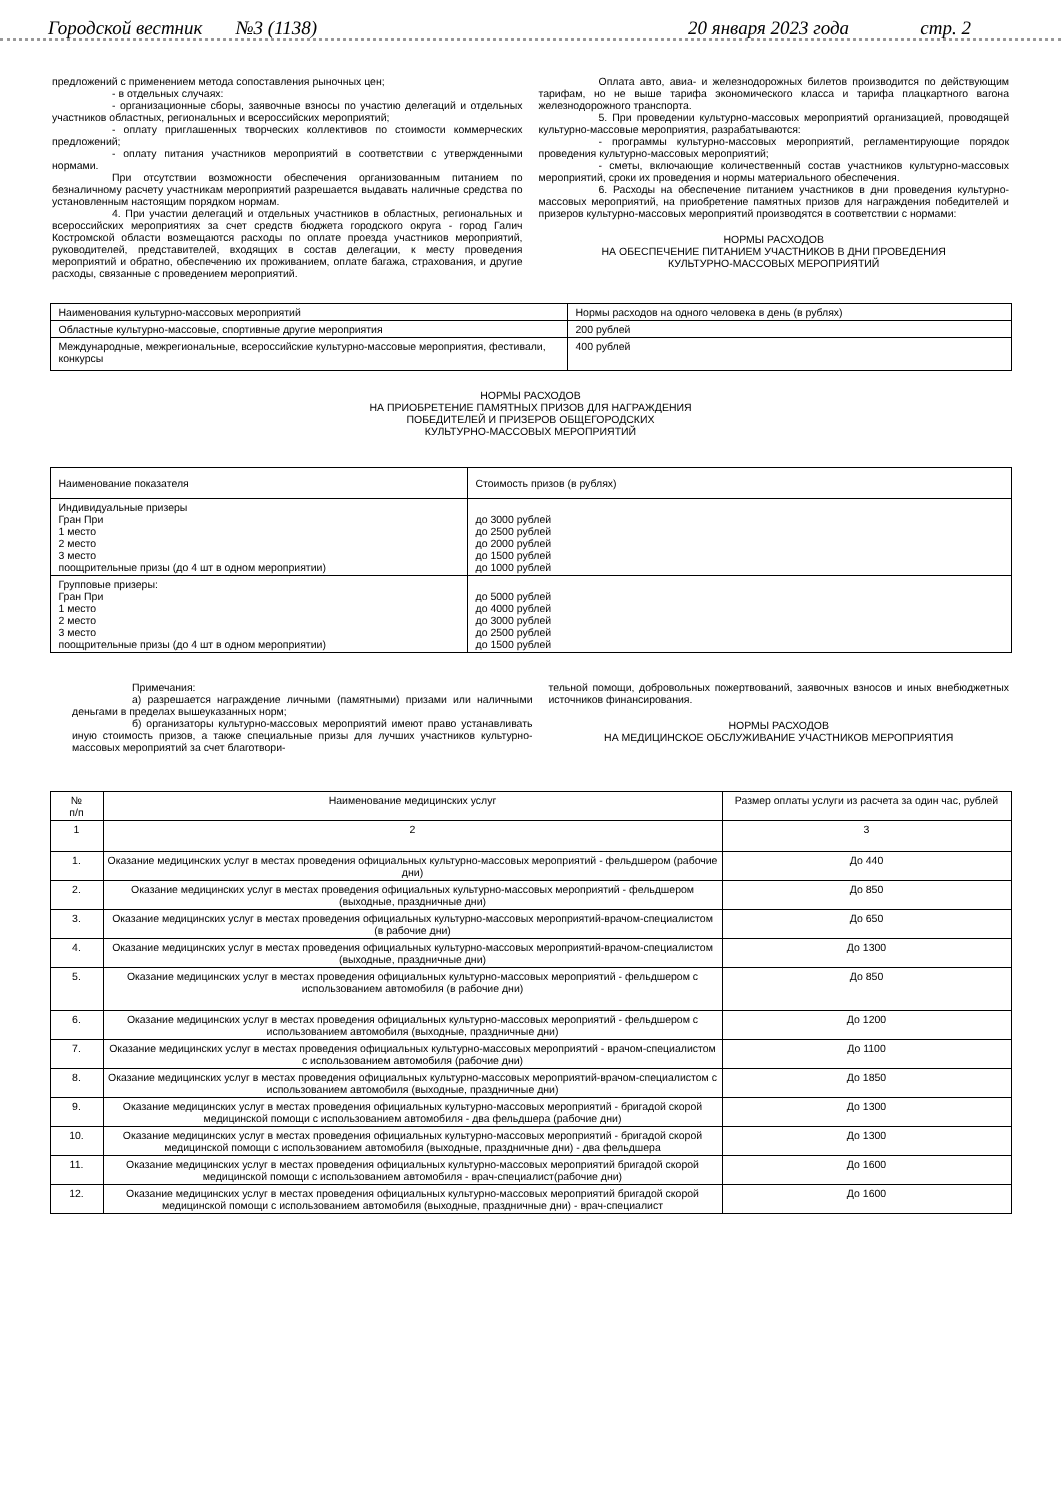Городской вестник №3 (1138) 20 января 2023 года стр. 2
предложений с применением метода сопоставления рыночных цен;
- в отдельных случаях:
- организационные сборы, заявочные взносы по участию делегаций и отдельных участников областных, региональных и всероссийских мероприятий;
- оплату приглашенных творческих коллективов по стоимости коммерческих предложений;
- оплату питания участников мероприятий в соответствии с утвержденными нормами.
При отсутствии возможности обеспечения организованным питанием по безналичному расчету участникам мероприятий разрешается выдавать наличные средства по установленным настоящим порядком нормам.
4. При участии делегаций и отдельных участников в областных, региональных и всероссийских мероприятиях за счет средств бюджета городского округа - город Галич Костромской области возмещаются расходы по оплате проезда участников мероприятий, руководителей, представителей, входящих в состав делегации, к месту проведения мероприятий и обратно, обеспечению их проживанием, оплате багажа, страхования, и другие расходы, связанные с проведением мероприятий.
Оплата авто, авиа- и железнодорожных билетов производится по действующим тарифам, но не выше тарифа экономического класса и тарифа плацкартного вагона железнодорожного транспорта.
5. При проведении культурно-массовых мероприятий организацией, проводящей культурно-массовые мероприятия, разрабатываются:
- программы культурно-массовых мероприятий, регламентирующие порядок проведения культурно-массовых мероприятий;
- сметы, включающие количественный состав участников культурно-массовых мероприятий, сроки их проведения и нормы материального обеспечения.
6. Расходы на обеспечение питанием участников в дни проведения культурно-массовых мероприятий, на приобретение памятных призов для награждения победителей и призеров культурно-массовых мероприятий производятся в соответствии с нормами:
НОРМЫ РАСХОДОВ
НА ОБЕСПЕЧЕНИЕ ПИТАНИЕМ УЧАСТНИКОВ В ДНИ ПРОВЕДЕНИЯ
КУЛЬТУРНО-МАССОВЫХ МЕРОПРИЯТИЙ
| Наименования культурно-массовых мероприятий | Нормы расходов на одного человека в день (в рублях) |
| Областные культурно-массовые, спортивные другие мероприятия | 200 рублей |
| Международные, межрегиональные, всероссийские культурно-массовые мероприятия, фестивали, конкурсы | 400 рублей |
НОРМЫ РАСХОДОВ
НА ПРИОБРЕТЕНИЕ ПАМЯТНЫХ ПРИЗОВ ДЛЯ НАГРАЖДЕНИЯ
ПОБЕДИТЕЛЕЙ И ПРИЗЕРОВ ОБЩЕГОРОДСКИХ
КУЛЬТУРНО-МАССОВЫХ МЕРОПРИЯТИЙ
| Наименование показателя | Стоимость призов (в рублях) |
| Индивидуальные призеры Гран При 1 место 2 место 3 место поощрительные призы (до 4 шт в одном мероприятии) | до 3000 рублей до 2500 рублей до 2000 рублей до 1500 рублей до 1000 рублей |
| Групповые призеры: Гран При 1 место 2 место 3 место поощрительные призы (до 4 шт в одном мероприятии) | до 5000 рублей до 4000 рублей до 3000 рублей до 2500 рублей до 1500 рублей |
Примечания:
а) разрешается награждение личными (памятными) призами или наличными деньгами в пределах вышеуказанных норм;
б) организаторы культурно-массовых мероприятий имеют право устанавливать иную стоимость призов, а также специальные призы для лучших участников культурно-массовых мероприятий за счет благотвори-
тельной помощи, добровольных пожертвований, заявочных взносов и иных внебюджетных источников финансирования.
НОРМЫ РАСХОДОВ
НА МЕДИЦИНСКОЕ ОБСЛУЖИВАНИЕ УЧАСТНИКОВ МЕРОПРИЯТИЯ
| № п/п | Наименование медицинских услуг | Размер оплаты услуги из расчета за один час, рублей |
| --- | --- | --- |
| 1 | 2 | 3 |
| 1. | Оказание медицинских услуг в местах проведения официальных культурно-массовых мероприятий - фельдшером (рабочие дни) | До 440 |
| 2. | Оказание медицинских услуг в местах проведения официальных культурно-массовых мероприятий - фельдшером (выходные, праздничные дни) | До 850 |
| 3. | Оказание медицинских услуг в местах проведения официальных культурно-массовых мероприятий-врачом-специалистом (в рабочие дни) | До 650 |
| 4. | Оказание медицинских услуг в местах проведения официальных культурно-массовых мероприятий-врачом-специалистом (выходные, праздничные дни) | До 1300 |
| 5. | Оказание медицинских услуг в местах проведения официальных культурно-массовых мероприятий - фельдшером с использованием автомобиля (в рабочие дни) | До 850 |
| 6. | Оказание медицинских услуг в местах проведения официальных культурно-массовых мероприятий - фельдшером с использованием автомобиля (выходные, праздничные дни) | До 1200 |
| 7. | Оказание медицинских услуг в местах проведения официальных культурно-массовых мероприятий - врачом-специалистом с использованием автомобиля (рабочие дни) | До 1100 |
| 8. | Оказание медицинских услуг в местах проведения официальных культурно-массовых мероприятий-врачом-специалистом с использованием автомобиля (выходные, праздничные дни) | До 1850 |
| 9. | Оказание медицинских услуг в местах проведения официальных культурно-массовых мероприятий - бригадой скорой медицинской помощи с использованием автомобиля - два фельдшера (рабочие дни) | До 1300 |
| 10. | Оказание медицинских услуг в местах проведения официальных культурно-массовых мероприятий - бригадой скорой медицинской помощи с использованием автомобиля (выходные, праздничные дни) - два фельдшера | До 1300 |
| 11. | Оказание медицинских услуг в местах проведения официальных культурно-массовых мероприятий бригадой скорой медицинской помощи с использованием автомобиля - врач-специалист(рабочие дни) | До 1600 |
| 12. | Оказание медицинских услуг в местах проведения официальных культурно-массовых мероприятий бригадой скорой медицинской помощи с использованием автомобиля (выходные, праздничные дни) - врач-специалист | До 1600 |